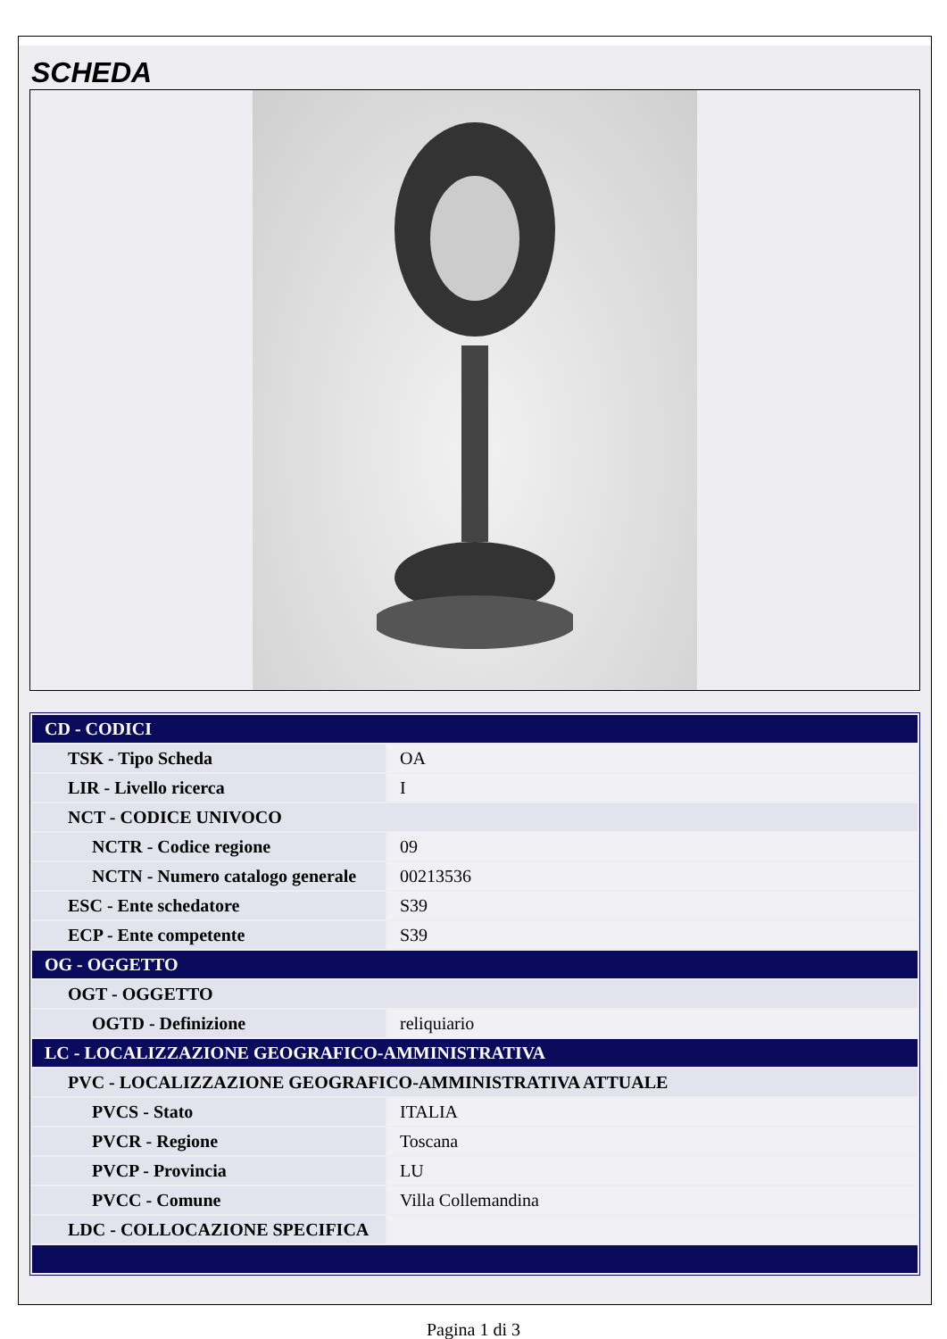SCHEDA
| CD - CODICI | |
| TSK - Tipo Scheda | OA |
| LIR - Livello ricerca | I |
| NCT - CODICE UNIVOCO | |
| NCTR - Codice regione | 09 |
| NCTN - Numero catalogo generale | 00213536 |
| ESC - Ente schedatore | S39 |
| ECP - Ente competente | S39 |
| OG - OGGETTO | |
| OGT - OGGETTO | |
| OGTD - Definizione | reliquiario |
| LC - LOCALIZZAZIONE GEOGRAFICO-AMMINISTRATIVA | |
| PVC - LOCALIZZAZIONE GEOGRAFICO-AMMINISTRATIVA ATTUALE | |
| PVCS - Stato | ITALIA |
| PVCR - Regione | Toscana |
| PVCP - Provincia | LU |
| PVCC - Comune | Villa Collemandina |
| LDC - COLLOCAZIONE SPECIFICA | |
Pagina 1 di 3